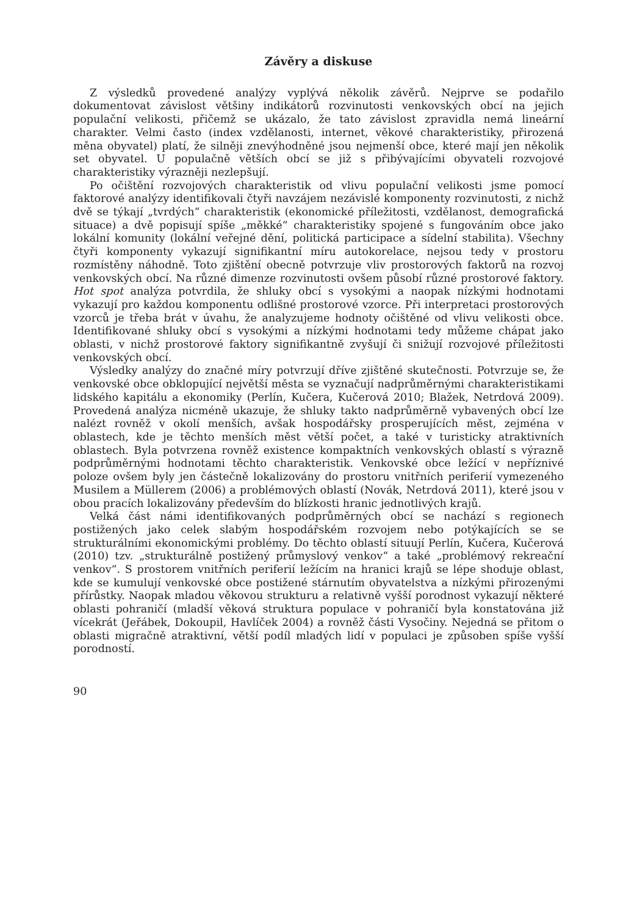Závěry a diskuse
Z výsledků provedené analýzy vyplývá několik závěrů. Nejprve se podařilo dokumentovat závislost většiny indikátorů rozvinutosti venkovských obcí na jejich populační velikosti, přičemž se ukázalo, že tato závislost zpravidla nemá lineární charakter. Velmi často (index vzdělanosti, internet, věkové charakteristiky, přirozená měna obyvatel) platí, že silněji znevýhodněné jsou nejmenší obce, které mají jen několik set obyvatel. U populačně větších obcí se již s přibývajícími obyvateli rozvojové charakteristiky výrazněji nezlepšují.
Po očištění rozvojových charakteristik od vlivu populační velikosti jsme pomocí faktorové analýzy identifikovali čtyři navzájem nezávislé komponenty rozvinutosti, z nichž dvě se týkají „tvrdých“ charakteristik (ekonomické příležitosti, vzdělanost, demografická situace) a dvě popisují spíše „měkké“ charakteristiky spojené s fungováním obce jako lokální komunity (lokální veřejné dění, politická participace a sídelní stabilita). Všechny čtyři komponenty vykazují signifikantní míru autokorelace, nejsou tedy v prostoru rozmístěny náhodně. Toto zjištění obecně potvrzuje vliv prostorových faktorů na rozvoj venkovských obcí. Na různé dimenze rozvinutosti ovšem působí různé prostorové faktory. Hot spot analýza potvrdila, že shluky obcí s vysokými a naopak nízkými hodnotami vykazují pro každou komponentu odlišné prostorové vzorce. Při interpretaci prostorových vzorců je třeba brát v úvahu, že analyzujeme hodnoty očištěné od vlivu velikosti obce. Identifikované shluky obcí s vysokými a nízkými hodnotami tedy můžeme chápat jako oblasti, v nichž prostorové faktory signifikantně zvyšují či snižují rozvojové příležitosti venkovských obcí.
Výsledky analýzy do značné míry potvrzují dříve zjištěné skutečnosti. Potvrzuje se, že venkovské obce obklopující největší města se vyznačují nadprůměrnými charakteristikami lidského kapitálu a ekonomiky (Perlín, Kučera, Kučerová 2010; Blažek, Netrdová 2009). Provedená analýza nicméně ukazuje, že shluky takto nadprůměrně vybavených obcí lze nalézt rovněž v okolí menších, avšak hospodářsky prosperujících měst, zejména v oblastech, kde je těchto menších měst větší počet, a také v turisticky atraktivních oblastech. Byla potvrzena rovněž existence kompaktních venkovských oblastí s výrazně podprůměrnými hodnotami těchto charakteristik. Venkovské obce ležící v nepříznivé poloze ovšem byly jen částečně lokalizovány do prostoru vnitřních periferií vymezeného Musilem a Müllerem (2006) a problémových oblastí (Novák, Netrdová 2011), které jsou v obou pracích lokalizovány především do blízkosti hranic jednotlivých krajů.
Velká část námi identifikovaných podprůměrných obcí se nachází s regionech postižených jako celek slabým hospodářském rozvojem nebo potýkajících se se strukturálními ekonomickými problémy. Do těchto oblastí situují Perlín, Kučera, Kučerová (2010) tzv. „strukturálně postižený průmyslový venkov“ a také „problémový rekreační venkov“. S prostorem vnitřních periferií ležícím na hranici krajů se lépe shoduje oblast, kde se kumulují venkovské obce postižené stárnutím obyvatelstva a nízkými přirozenými přírůstky. Naopak mladou věkovou strukturu a relativně vyšší porodnost vykazují některé oblasti pohraničí (mladší věková struktura populace v pohraničí byla konstatována již vícekrát (Jeřábek, Dokoupil, Havlíček 2004) a rovněž části Vysočiny. Nejedná se přitom o oblasti migračně atraktivní, větší podíl mladých lidí v populaci je způsoben spíše vyšší porodností.
90